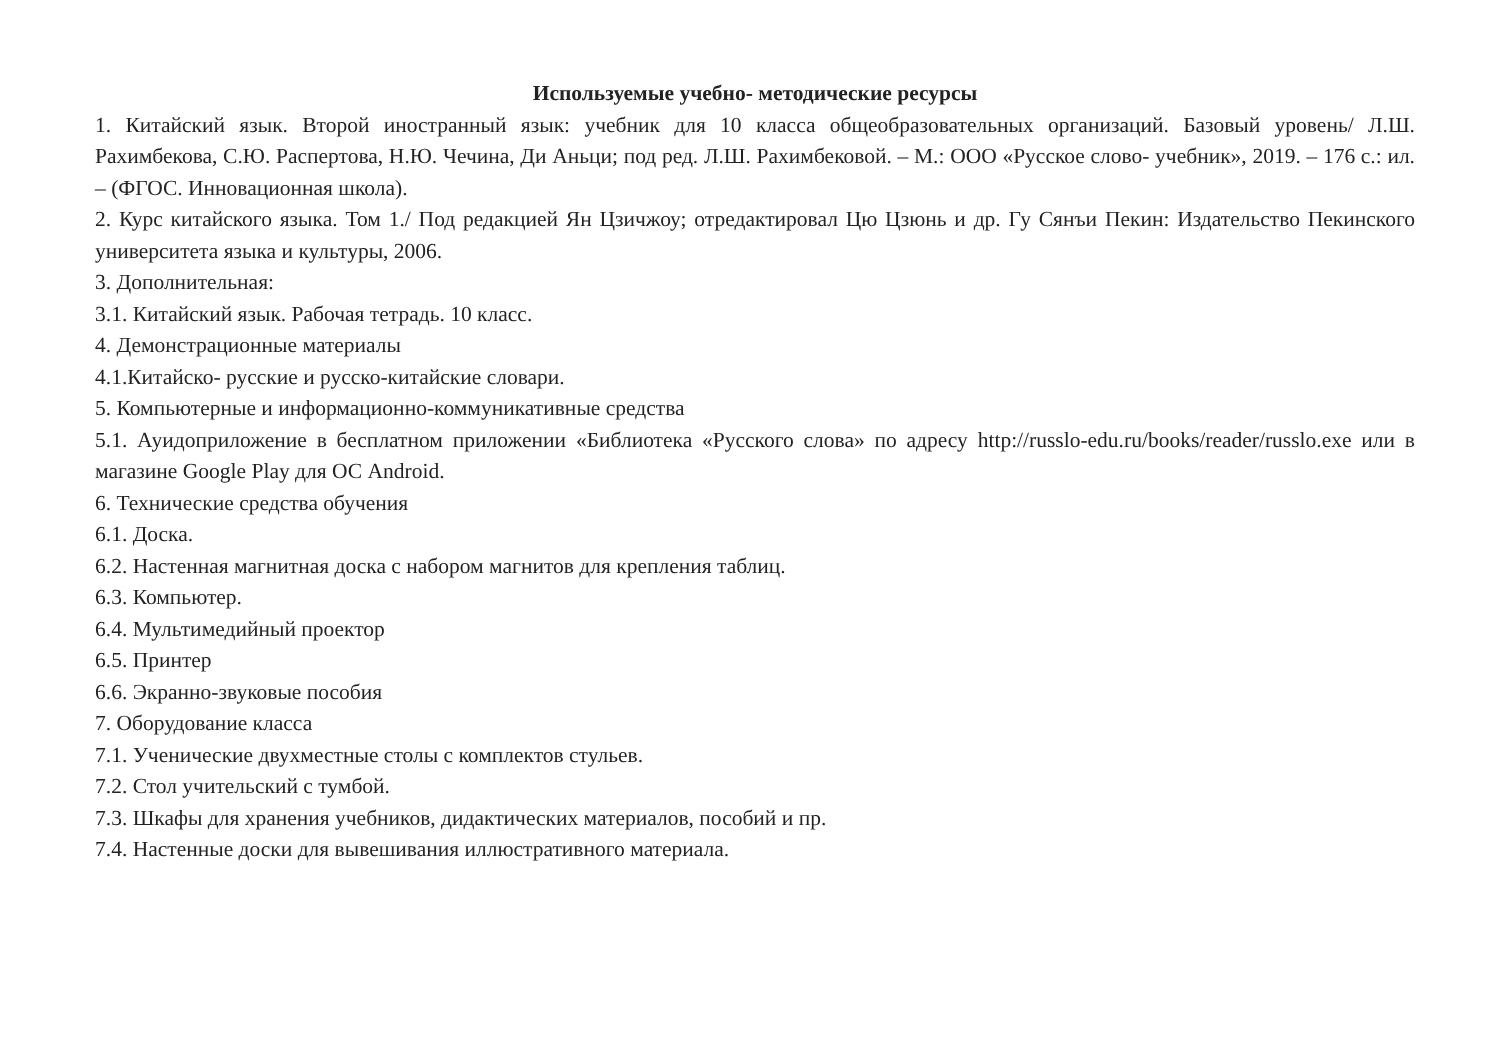Используемые учебно- методические ресурсы
1. Китайский язык. Второй иностранный язык: учебник для 10 класса общеобразовательных организаций. Базовый уровень/ Л.Ш. Рахимбекова, С.Ю. Распертова, Н.Ю. Чечина, Ди Аньци; под ред. Л.Ш. Рахимбековой. – М.: ООО «Русское слово- учебник», 2019. – 176 с.: ил. – (ФГОС. Инновационная школа).
2. Курс китайского языка. Том 1./ Под редакцией Ян Цзичжоу; отредактировал Цю Цзюнь и др. Гу Сянъи Пекин: Издательство Пекинского университета языка и культуры, 2006.
3. Дополнительная:
3.1. Китайский язык. Рабочая тетрадь. 10 класс.
4. Демонстрационные материалы
4.1.Китайско- русские и русско-китайские словари.
5. Компьютерные и информационно-коммуникативные средства
5.1. Ауидоприложение в бесплатном приложении «Библиотека «Русского слова» по адресу http://russlo-edu.ru/books/reader/russlo.exe или в магазине Google Play для ОС Android.
6. Технические средства обучения
6.1. Доска.
6.2. Настенная магнитная доска с набором магнитов для крепления таблиц.
6.3. Компьютер.
6.4. Мультимедийный проектор
6.5. Принтер
6.6. Экранно-звуковые пособия
7. Оборудование класса
7.1. Ученические двухместные столы с комплектов стульев.
7.2. Стол учительский с тумбой.
7.3. Шкафы для хранения учебников, дидактических материалов, пособий и пр.
7.4. Настенные доски для вывешивания иллюстративного материала.